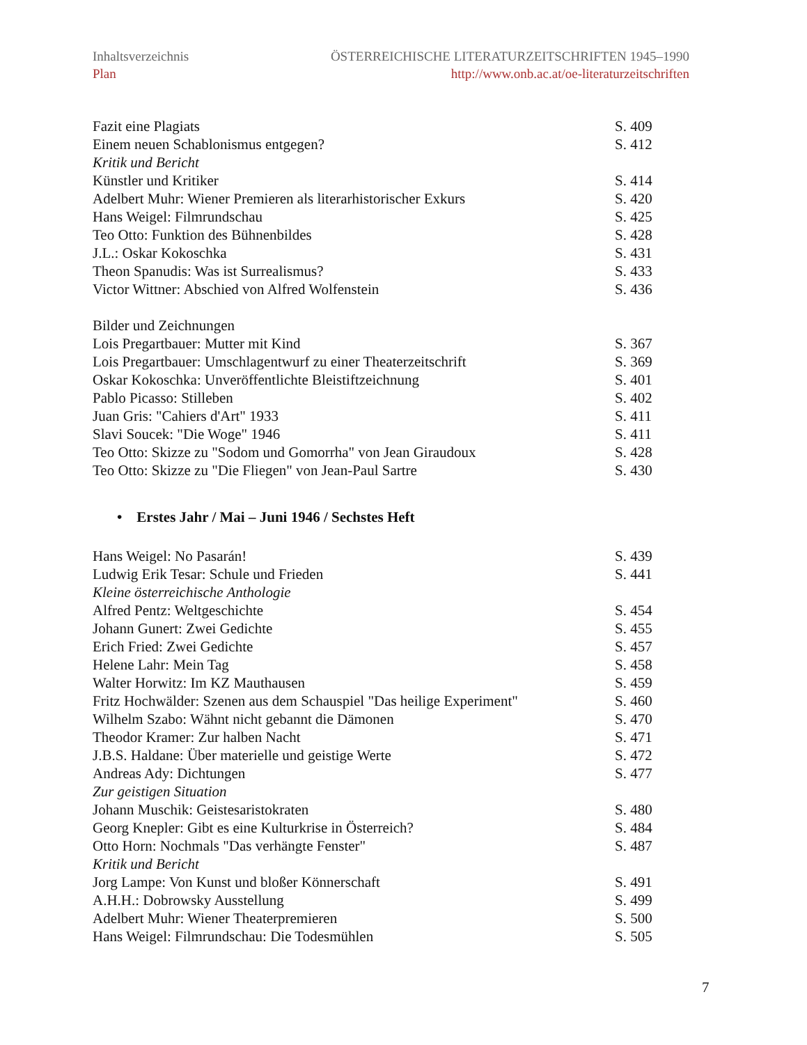Inhaltsverzeichnis ÖSTERREICHISCHE LITERATURZEITSCHRIFTEN 1945–1990
Plan http://www.onb.ac.at/oe-literaturzeitschriften
Fazit eine Plagiats S. 409
Einem neuen Schablonismus entgegen? S. 412
Kritik und Bericht
Künstler und Kritiker S. 414
Adelbert Muhr: Wiener Premieren als literarhistorischer Exkurs S. 420
Hans Weigel: Filmrundschau S. 425
Teo Otto: Funktion des Bühnenbildes S. 428
J.L.: Oskar Kokoschka S. 431
Theon Spanudis: Was ist Surrealismus? S. 433
Victor Wittner: Abschied von Alfred Wolfenstein S. 436
Bilder und Zeichnungen
Lois Pregartbauer: Mutter mit Kind S. 367
Lois Pregartbauer: Umschlagentwurf zu einer Theaterzeitschrift S. 369
Oskar Kokoschka: Unveröffentlichte Bleistiftzeichnung S. 401
Pablo Picasso: Stilleben S. 402
Juan Gris: "Cahiers d'Art" 1933 S. 411
Slavi Soucek: "Die Woge" 1946 S. 411
Teo Otto: Skizze zu "Sodom und Gomorrha" von Jean Giraudoux S. 428
Teo Otto: Skizze zu "Die Fliegen" von Jean-Paul Sartre S. 430
• Erstes Jahr / Mai – Juni 1946 / Sechstes Heft
Hans Weigel: No Pasarán! S. 439
Ludwig Erik Tesar: Schule und Frieden S. 441
Kleine österreichische Anthologie
Alfred Pentz: Weltgeschichte S. 454
Johann Gunert: Zwei Gedichte S. 455
Erich Fried: Zwei Gedichte S. 457
Helene Lahr: Mein Tag S. 458
Walter Horwitz: Im KZ Mauthausen S. 459
Fritz Hochwälder: Szenen aus dem Schauspiel "Das heilige Experiment" S. 460
Wilhelm Szabo: Wähnt nicht gebannt die Dämonen S. 470
Theodor Kramer: Zur halben Nacht S. 471
J.B.S. Haldane: Über materielle und geistige Werte S. 472
Andreas Ady: Dichtungen S. 477
Zur geistigen Situation
Johann Muschik: Geistesaristokraten S. 480
Georg Knepler: Gibt es eine Kulturkrise in Österreich? S. 484
Otto Horn: Nochmals "Das verhängte Fenster" S. 487
Kritik und Bericht
Jorg Lampe: Von Kunst und bloßer Könnerschaft S. 491
A.H.H.: Dobrowsky Ausstellung S. 499
Adelbert Muhr: Wiener Theaterpremieren S. 500
Hans Weigel: Filmrundschau: Die Todesmühlen S. 505
7